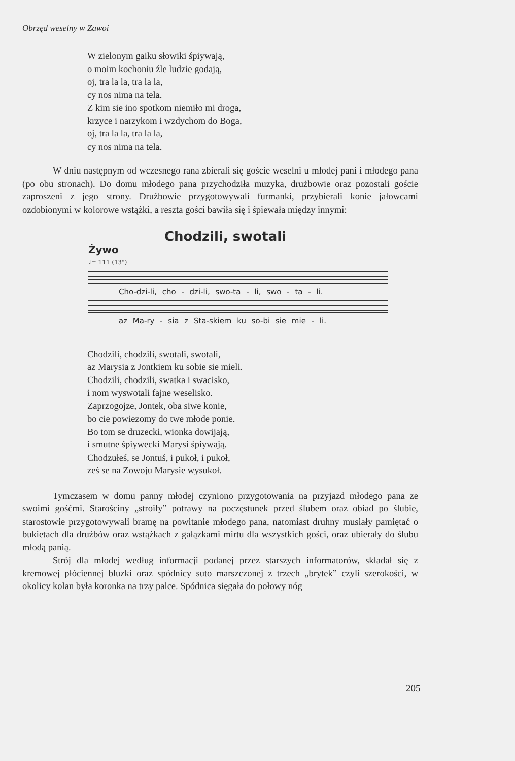Obrzęd weselny w Zawoi
W zielonym gaiku słowiki śpiywają,
o moim kochoniu źle ludzie godają,
oj, tra la la, tra la la,
cy nos nima na tela.
Z kim sie ino spotkom niemiło mi droga,
krzyce i narzykom i wzdychom do Boga,
oj, tra la la, tra la la,
cy nos nima na tela.
W dniu następnym od wczesnego rana zbierali się goście weselni u młodej pani i młodego pana (po obu stronach). Do domu młodego pana przychodziła muzyka, drużbowie oraz pozostali goście zaproszeni z jego strony. Drużbowie przygotowywali furmanki, przybierali konie jałowcami ozdobionymi w kolorowe wstążki, a reszta gości bawiła się i śpiewała między innymi:
Chodzili, swotali
Żywo
♩= 111 (13")
Cho-dzi-li, cho - dzi-li, swo-ta - li, swo - ta - li.
az Ma-ry - sia z Sta-skiem ku so-bi sie mie - li.
Chodzili, chodzili, swotali, swotali,
az Marysia z Jontkiem ku sobie sie mieli.
Chodzili, chodzili, swatka i swacisko,
i nom wyswotali fajne weselisko.
Zaprzogojze, Jontek, oba siwe konie,
bo cie powiezomy do twe młode ponie.
Bo tom se druzecki, wionka dowijają,
i smutne śpiywecki Marysi śpiywają.
Chodzułeś, se Jontuś, i pukoł, i pukoł,
ześ se na Zowoju Marysie wysukoł.
Tymczasem w domu panny młodej czyniono przygotowania na przyjazd młodego pana ze swoimi gośćmi. Starościny „stroiły” potrawy na poczęstunek przed ślubem oraz obiad po ślubie, starostowie przygotowywali bramę na powitanie młodego pana, natomiast druhny musiały pamiętać o bukietach dla drużbów oraz wstążkach z gałązkami mirtu dla wszystkich gości, oraz ubierały do ślubu młodą panią.
Strój dla młodej według informacji podanej przez starszych informatorów, składał się z kremowej płóciennej bluzki oraz spódnicy suto marszczonej z trzech „brytek” czyli szerokości, w okolicy kolan była koronka na trzy palce. Spódnica sięgała do połowy nóg
205